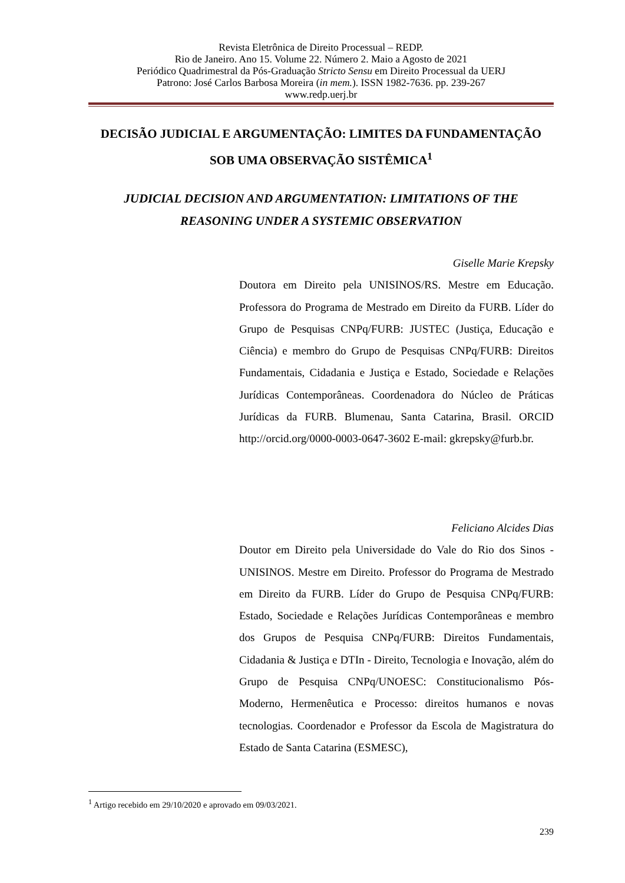Revista Eletrônica de Direito Processual – REDP.
Rio de Janeiro. Ano 15. Volume 22. Número 2. Maio a Agosto de 2021
Periódico Quadrimestral da Pós-Graduação Stricto Sensu em Direito Processual da UERJ
Patrono: José Carlos Barbosa Moreira (in mem.). ISSN 1982-7636. pp. 239-267
www.redp.uerj.br
DECISÃO JUDICIAL E ARGUMENTAÇÃO: LIMITES DA FUNDAMENTAÇÃO
SOB UMA OBSERVAÇÃO SISTÊMICA<sup>1</sup>
JUDICIAL DECISION AND ARGUMENTATION: LIMITATIONS OF THE
REASONING UNDER A SYSTEMIC OBSERVATION
Giselle Marie Krepsky
Doutora em Direito pela UNISINOS/RS. Mestre em Educação. Professora do Programa de Mestrado em Direito da FURB. Líder do Grupo de Pesquisas CNPq/FURB: JUSTEC (Justiça, Educação e Ciência) e membro do Grupo de Pesquisas CNPq/FURB: Direitos Fundamentais, Cidadania e Justiça e Estado, Sociedade e Relações Jurídicas Contemporâneas. Coordenadora do Núcleo de Práticas Jurídicas da FURB. Blumenau, Santa Catarina, Brasil. ORCID http://orcid.org/0000-0003-0647-3602 E-mail: gkrepsky@furb.br.
Feliciano Alcides Dias
Doutor em Direito pela Universidade do Vale do Rio dos Sinos - UNISINOS. Mestre em Direito. Professor do Programa de Mestrado em Direito da FURB. Líder do Grupo de Pesquisa CNPq/FURB: Estado, Sociedade e Relações Jurídicas Contemporâneas e membro dos Grupos de Pesquisa CNPq/FURB: Direitos Fundamentais, Cidadania & Justiça e DTIn - Direito, Tecnologia e Inovação, além do Grupo de Pesquisa CNPq/UNOESC: Constitucionalismo Pós-Moderno, Hermenêutica e Processo: direitos humanos e novas tecnologias. Coordenador e Professor da Escola de Magistratura do Estado de Santa Catarina (ESMESC),
<sup>1</sup> Artigo recebido em 29/10/2020 e aprovado em 09/03/2021.
239